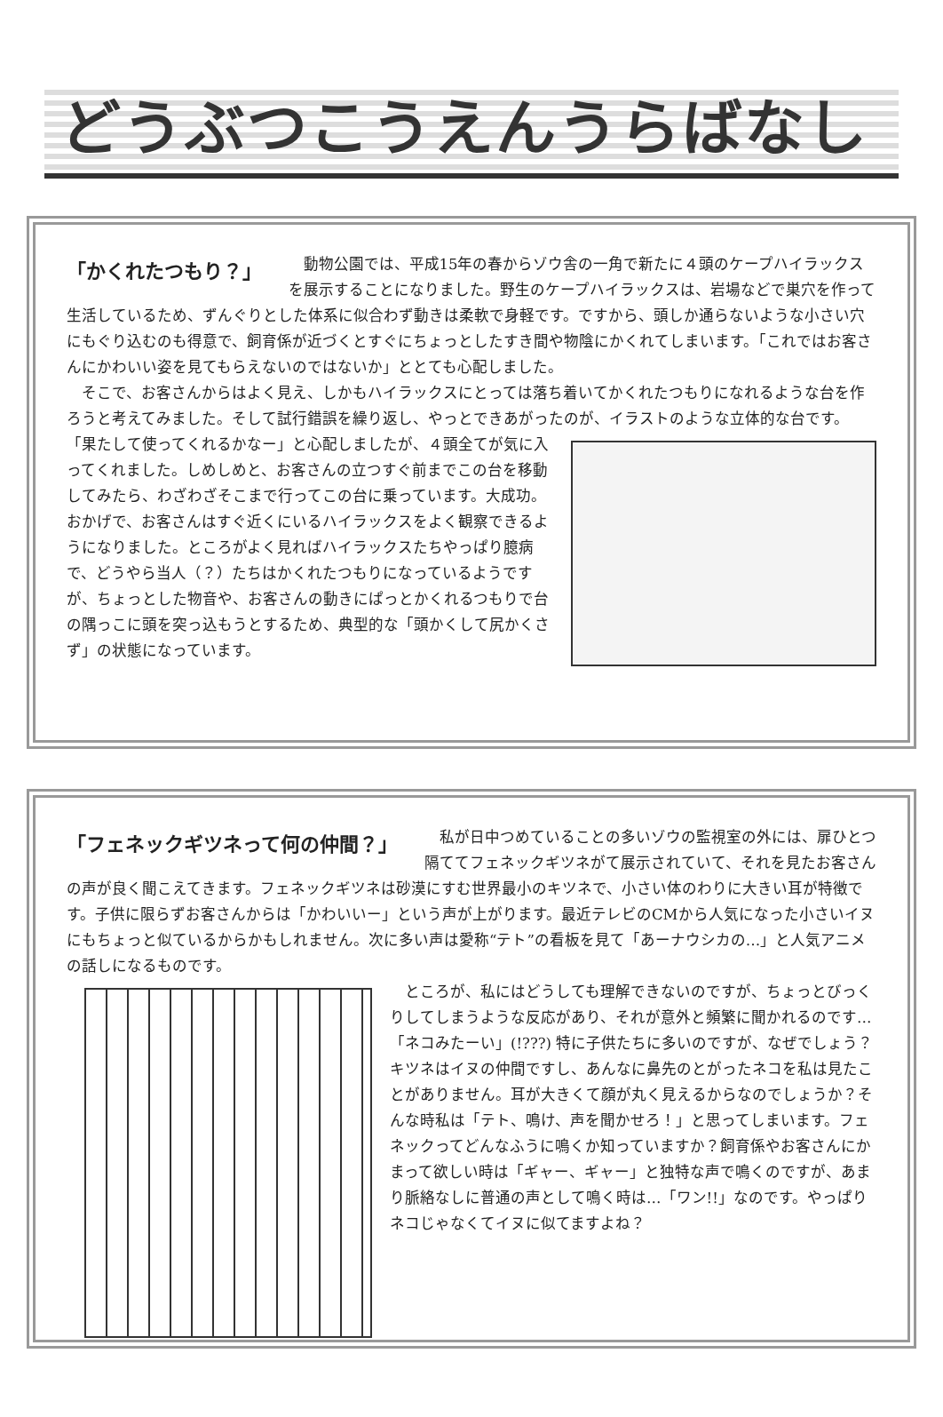どうぶつこうえんうらばなし
「かくれたつもり？」
動物公園では、平成15年の春からゾウ舎の一角で新たに４頭のケープハイラックスを展示することになりました。野生のケープハイラックスは、岩場などで巣穴を作って生活しているため、ずんぐりとした体系に似合わず動きは柔軟で身軽です。ですから、頭しか通らないような小さい穴にもぐり込むのも得意で、飼育係が近づくとすぐにちょっとしたすき間や物陰にかくれてしまいます。「これではお客さんにかわいい姿を見てもらえないのではないか」ととても心配しました。
そこで、お客さんからはよく見え、しかもハイラックスにとっては落ち着いてかくれたつもりになれるような台を作ろうと考えてみました。そして試行錯誤を繰り返し、やっとできあがったのが、イラストのような立体的な台です。
「果たして使ってくれるかなー」と心配しましたが、４頭全てが気に入ってくれました。しめしめと、お客さんの立つすぐ前までこの台を移動してみたら、わざわざそこまで行ってこの台に乗っています。大成功。おかげで、お客さんはすぐ近くにいるハイラックスをよく観察できるようになりました。ところがよく見ればハイラックスたちやっぱり臆病で、どうやら当人（？）たちはかくれたつもりになっているようですが、ちょっとした物音や、お客さんの動きにぱっとかくれるつもりで台の隅っこに頭を突っ込もうとするため、典型的な「頭かくして尻かくさず」の状態になっています。
「フェネックギツネって何の仲間？」
私が日中つめていることの多いゾウの監視室の外には、扉ひとつ隔ててフェネックギツネがて展示されていて、それを見たお客さんの声が良く聞こえてきます。フェネックギツネは砂漠にすむ世界最小のキツネで、小さい体のわりに大きい耳が特徴です。子供に限らずお客さんからは「かわいいー」という声が上がります。最近テレビのCMから人気になった小さいイヌにもちょっと似ているからかもしれません。次に多い声は愛称“テト”の看板を見て「あーナウシカの…」と人気アニメの話しになるものです。
ところが、私にはどうしても理解できないのですが、ちょっとびっくりしてしまうような反応があり、それが意外と頻繁に聞かれるのです…「ネコみたーい」(!???) 特に子供たちに多いのですが、なぜでしょう？キツネはイヌの仲間ですし、あんなに鼻先のとがったネコを私は見たことがありません。耳が大きくて顔が丸く見えるからなのでしょうか？そんな時私は「テト、鳴け、声を聞かせろ！」と思ってしまいます。フェネックってどんなふうに鳴くか知っていますか？飼育係やお客さんにかまって欲しい時は「ギャー、ギャー」と独特な声で鳴くのですが、あまり脈絡なしに普通の声として鳴く時は…「ワン!!」なのです。やっぱりネコじゃなくてイヌに似てますよね？